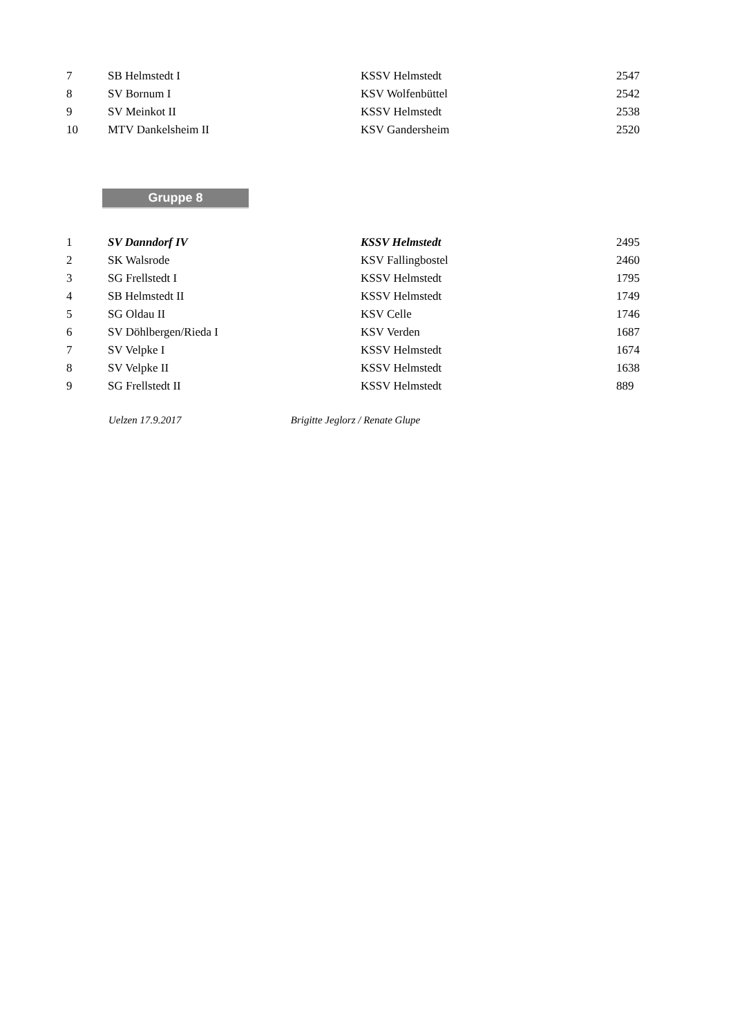| 7 | SB Helmstedt I | KSSV Helmstedt | 2547 |
| 8 | SV Bornum I | KSV Wolfenbüttel | 2542 |
| 9 | SV Meinkot II | KSSV Helmstedt | 2538 |
| 10 | MTV Dankelsheim II | KSV Gandersheim | 2520 |
Gruppe 8
| 1 | SV Danndorf IV | KSSV Helmstedt | 2495 |
| 2 | SK Walsrode | KSV Fallingbostel | 2460 |
| 3 | SG Frellstedt I | KSSV Helmstedt | 1795 |
| 4 | SB Helmstedt II | KSSV Helmstedt | 1749 |
| 5 | SG Oldau II | KSV Celle | 1746 |
| 6 | SV Döhlbergen/Rieda I | KSV Verden | 1687 |
| 7 | SV Velpke I | KSSV Helmstedt | 1674 |
| 8 | SV Velpke II | KSSV Helmstedt | 1638 |
| 9 | SG Frellstedt II | KSSV Helmstedt | 889 |
Uelzen 17.9.2017 Brigitte Jeglorz / Renate Glupe